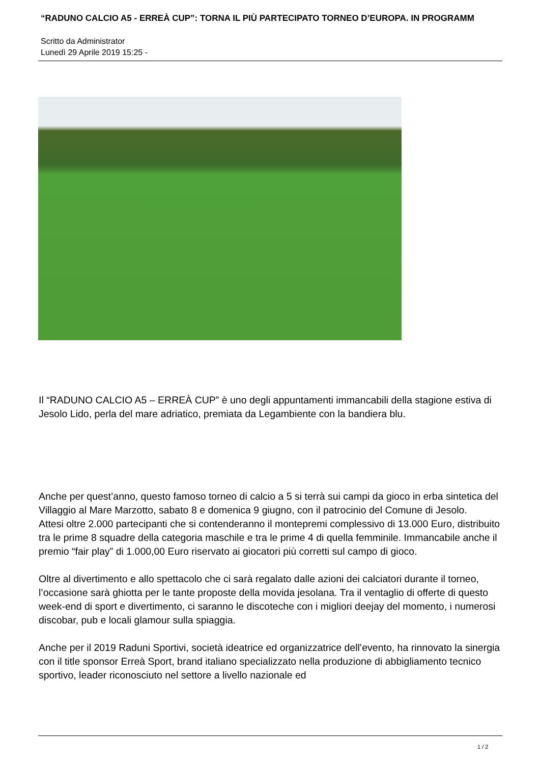“RADUNO CALCIO A5 - ERREÀ CUP”: TORNA IL PIÙ PARTECIPATO TORNEO D’EUROPA. IN PROGRAMM
Scritto da Administrator
Lunedì 29 Aprile 2019 15:25 -
Il “RADUNO CALCIO A5 – ERREÀ CUP” è uno degli appuntamenti immancabili della stagione estiva di Jesolo Lido, perla del mare adriatico, premiata da Legambiente con la bandiera blu.
Anche per quest’anno, questo famoso torneo di calcio a 5 si terrà sui campi da gioco in erba sintetica del Villaggio al Mare Marzotto, sabato 8 e domenica 9 giugno, con il patrocinio del Comune di Jesolo.
Attesi oltre 2.000 partecipanti che si contenderanno il montepremi complessivo di 13.000 Euro, distribuito tra le prime 8 squadre della categoria maschile e tra le prime 4 di quella femminile. Immancabile anche il premio “fair play” di 1.000,00 Euro riservato ai giocatori più corretti sul campo di gioco.
Oltre al divertimento e allo spettacolo che ci sarà regalato dalle azioni dei calciatori durante il torneo, l’occasione sarà ghiotta per le tante proposte della movida jesolana. Tra il ventaglio di offerte di questo week-end di sport e divertimento, ci saranno le discoteche con i migliori deejay del momento, i numerosi discobar, pub e locali glamour sulla spiaggia.
Anche per il 2019 Raduni Sportivi, società ideatrice ed organizzatrice dell’evento, ha rinnovato la sinergia con il title sponsor Erreà Sport, brand italiano specializzato nella produzione di abbigliamento tecnico sportivo, leader riconosciuto nel settore a livello nazionale ed
1 / 2